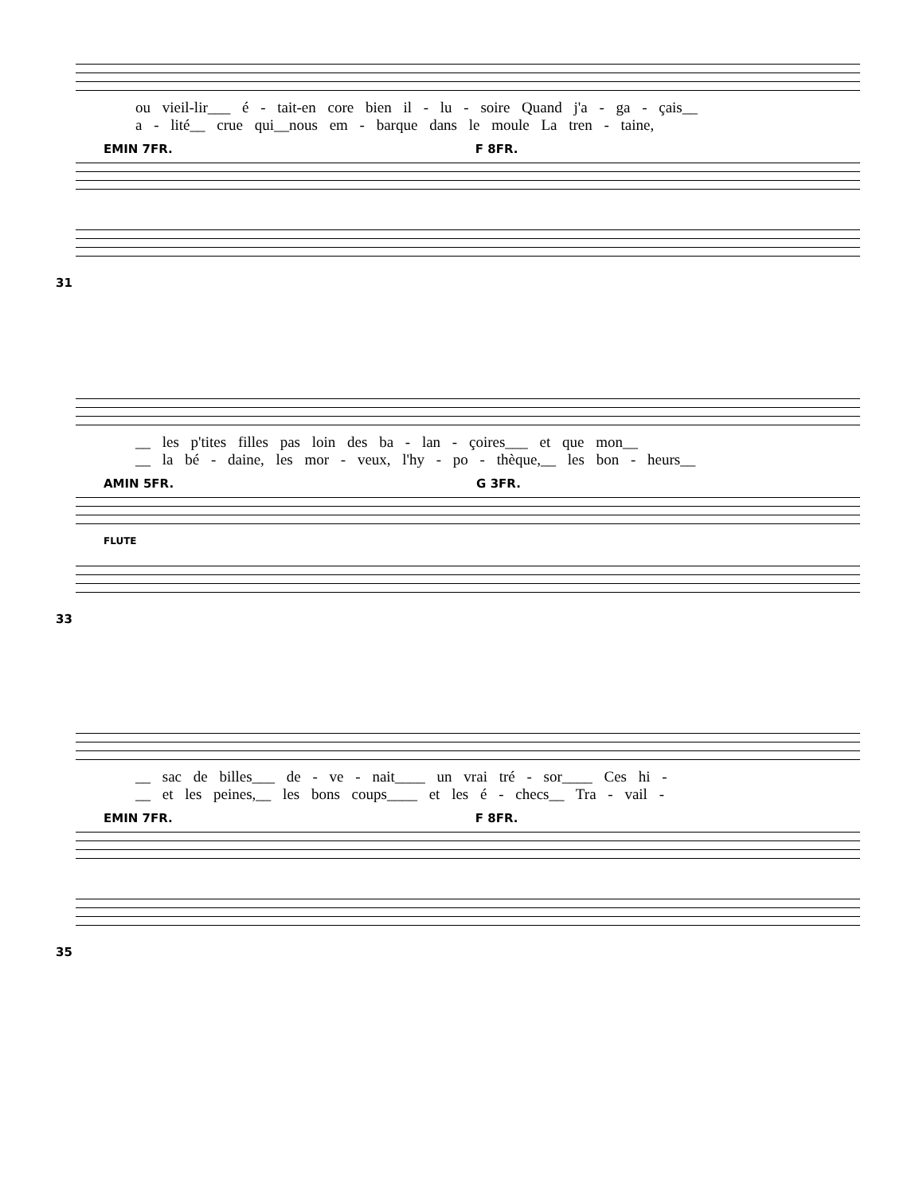ou vieil-lir___ é - tait-en core bien il - lu - soire Quand j'a - ga - çais__
a - lité__ crue qui__nous em - barque dans le moule La tren - taine,
EMIN 7FR. F 8FR.
31
__ les p'tites filles pas loin des ba - lan - çoires___ et que mon__
__ la bé - daine, les mor - veux, l'hy - po - thèque,__ les bon - heurs__
AMIN 5FR. G 3FR.
FLUTE
33
__ sac de billes___ de - ve - nait____ un vrai tré - sor____ Ces hi -
__ et les peines,__ les bons coups____ et les é - checs__ Tra - vail -
EMIN 7FR. F 8FR.
35